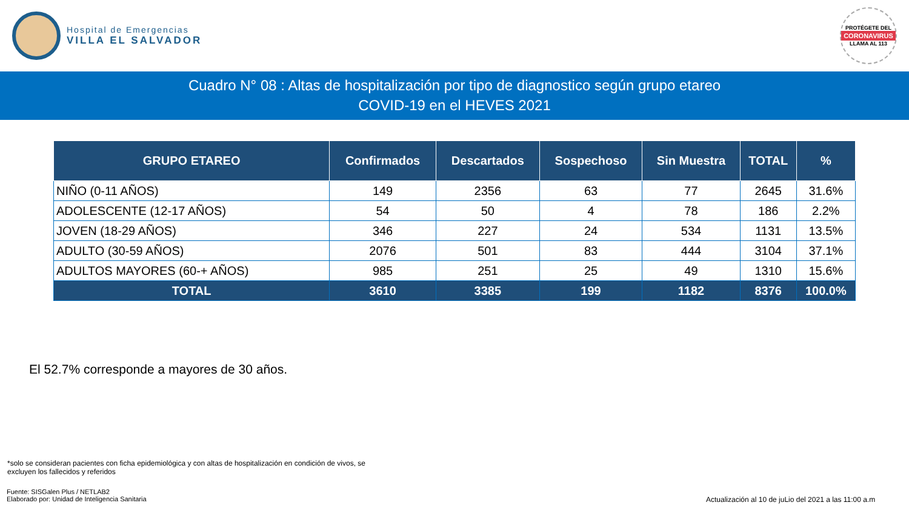Hospital de Emergencias
VILLA EL SALVADOR
PROTÉGETE DEL
CORONAVIRUS
LLAMA AL 113
Cuadro N° 08 : Altas de hospitalización por tipo de diagnostico según grupo etareo
COVID-19 en el HEVES 2021
| GRUPO ETAREO | Confirmados | Descartados | Sospechoso | Sin Muestra | TOTAL | % |
| --- | --- | --- | --- | --- | --- | --- |
| NIÑO (0-11 AÑOS) | 149 | 2356 | 63 | 77 | 2645 | 31.6% |
| ADOLESCENTE (12-17 AÑOS) | 54 | 50 | 4 | 78 | 186 | 2.2% |
| JOVEN (18-29 AÑOS) | 346 | 227 | 24 | 534 | 1131 | 13.5% |
| ADULTO (30-59 AÑOS) | 2076 | 501 | 83 | 444 | 3104 | 37.1% |
| ADULTOS MAYORES (60-+ AÑOS) | 985 | 251 | 25 | 49 | 1310 | 15.6% |
| TOTAL | 3610 | 3385 | 199 | 1182 | 8376 | 100.0% |
El 52.7% corresponde a mayores de 30 años.
*solo se consideran pacientes con ficha epidemiológica y con altas de hospitalización en condición de vivos, se excluyen los fallecidos y referidos
Fuente: SISGalen Plus / NETLAB2
Elaborado por: Unidad de Inteligencia Sanitaria
Actualización al 10 de juLio del 2021 a las 11:00 a.m